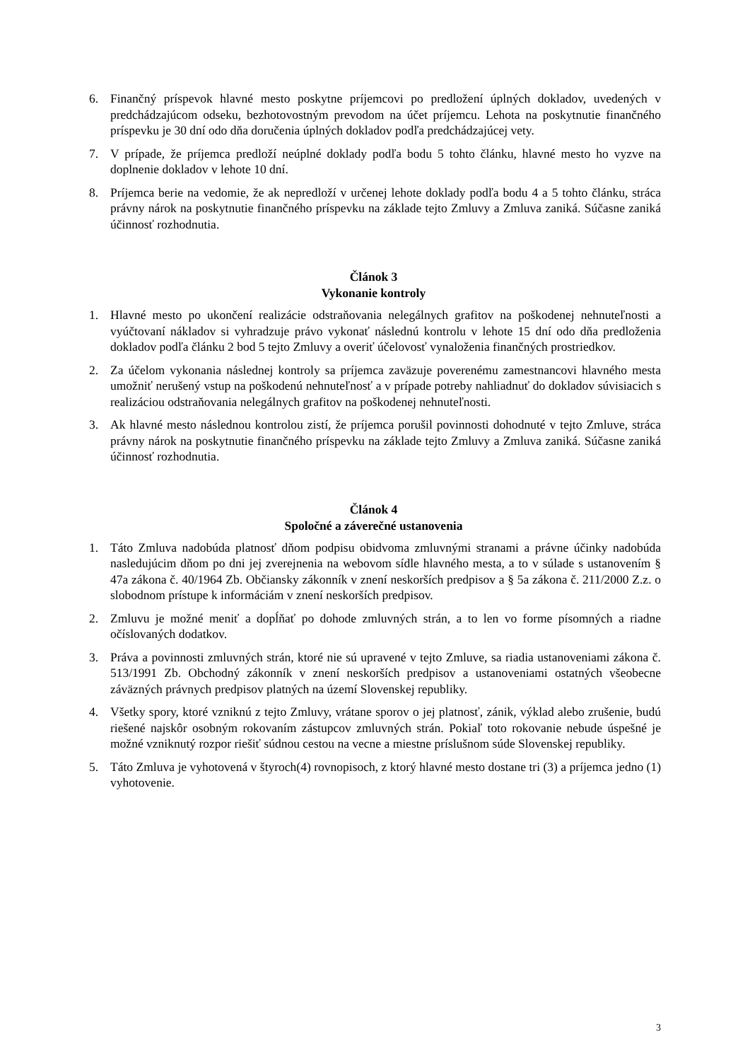6. Finančný príspevok hlavné mesto poskytne príjemcovi po predložení úplných dokladov, uvedených v predchádzajúcom odseku, bezhotovostným prevodom na účet príjemcu. Lehota na poskytnutie finančného príspevku je 30 dní odo dňa doručenia úplných dokladov podľa predchádzajúcej vety.
7. V prípade, že príjemca predloží neúplné doklady podľa bodu 5 tohto článku, hlavné mesto ho vyzve na doplnenie dokladov v lehote 10 dní.
8. Príjemca berie na vedomie, že ak nepredloží v určenej lehote doklady podľa bodu 4 a 5 tohto článku, stráca právny nárok na poskytnutie finančného príspevku na základe tejto Zmluvy a Zmluva zaniká. Súčasne zaniká účinnosť rozhodnutia.
Článok 3
Vykonanie kontroly
1. Hlavné mesto po ukončení realizácie odstraňovania nelegálnych grafitov na poškodenej nehnuteľnosti a vyúčtovaní nákladov si vyhradzuje právo vykonať následnú kontrolu v lehote 15 dní odo dňa predloženia dokladov podľa článku 2 bod 5 tejto Zmluvy a overiť účelovosť vynaloženia finančných prostriedkov.
2. Za účelom vykonania následnej kontroly sa príjemca zaväzuje poverenému zamestnancovi hlavného mesta umožniť nerušený vstup na poškodenú nehnuteľnosť a v prípade potreby nahliadnuť do dokladov súvisiacich s realizáciou odstraňovania nelegálnych grafitov na poškodenej nehnuteľnosti.
3. Ak hlavné mesto následnou kontrolou zistí, že príjemca porušil povinnosti dohodnuté v tejto Zmluve, stráca právny nárok na poskytnutie finančného príspevku na základe tejto Zmluvy a Zmluva zaniká. Súčasne zaniká účinnosť rozhodnutia.
Článok 4
Spoločné a záverečné ustanovenia
1. Táto Zmluva nadobúda platnosť dňom podpisu obidvoma zmluvnými stranami a právne účinky nadobúda nasledujúcim dňom po dni jej zverejnenia na webovom sídle hlavného mesta, a to v súlade s ustanovením § 47a zákona č. 40/1964 Zb. Občiansky zákonník v znení neskorších predpisov a § 5a zákona č. 211/2000 Z.z. o slobodnom prístupe k informáciám v znení neskorších predpisov.
2. Zmluvu je možné meniť a dopĺňať po dohode zmluvných strán, a to len vo forme písomných a riadne očíslovaných dodatkov.
3. Práva a povinnosti zmluvných strán, ktoré nie sú upravené v tejto Zmluve, sa riadia ustanoveniami zákona č. 513/1991 Zb. Obchodný zákonník v znení neskorších predpisov a ustanoveniami ostatných všeobecne záväzných právnych predpisov platných na území Slovenskej republiky.
4. Všetky spory, ktoré vzniknú z tejto Zmluvy, vrátane sporov o jej platnosť, zánik, výklad alebo zrušenie, budú riešené najskôr osobným rokovaním zástupcov zmluvných strán. Pokiaľ toto rokovanie nebude úspešné je možné vzniknutý rozpor riešiť súdnou cestou na vecne a miestne príslušnom súde Slovenskej republiky.
5. Táto Zmluva je vyhotovená v štyroch(4) rovnopisoch, z ktorý hlavné mesto dostane tri (3) a príjemca jedno (1) vyhotovenie.
3